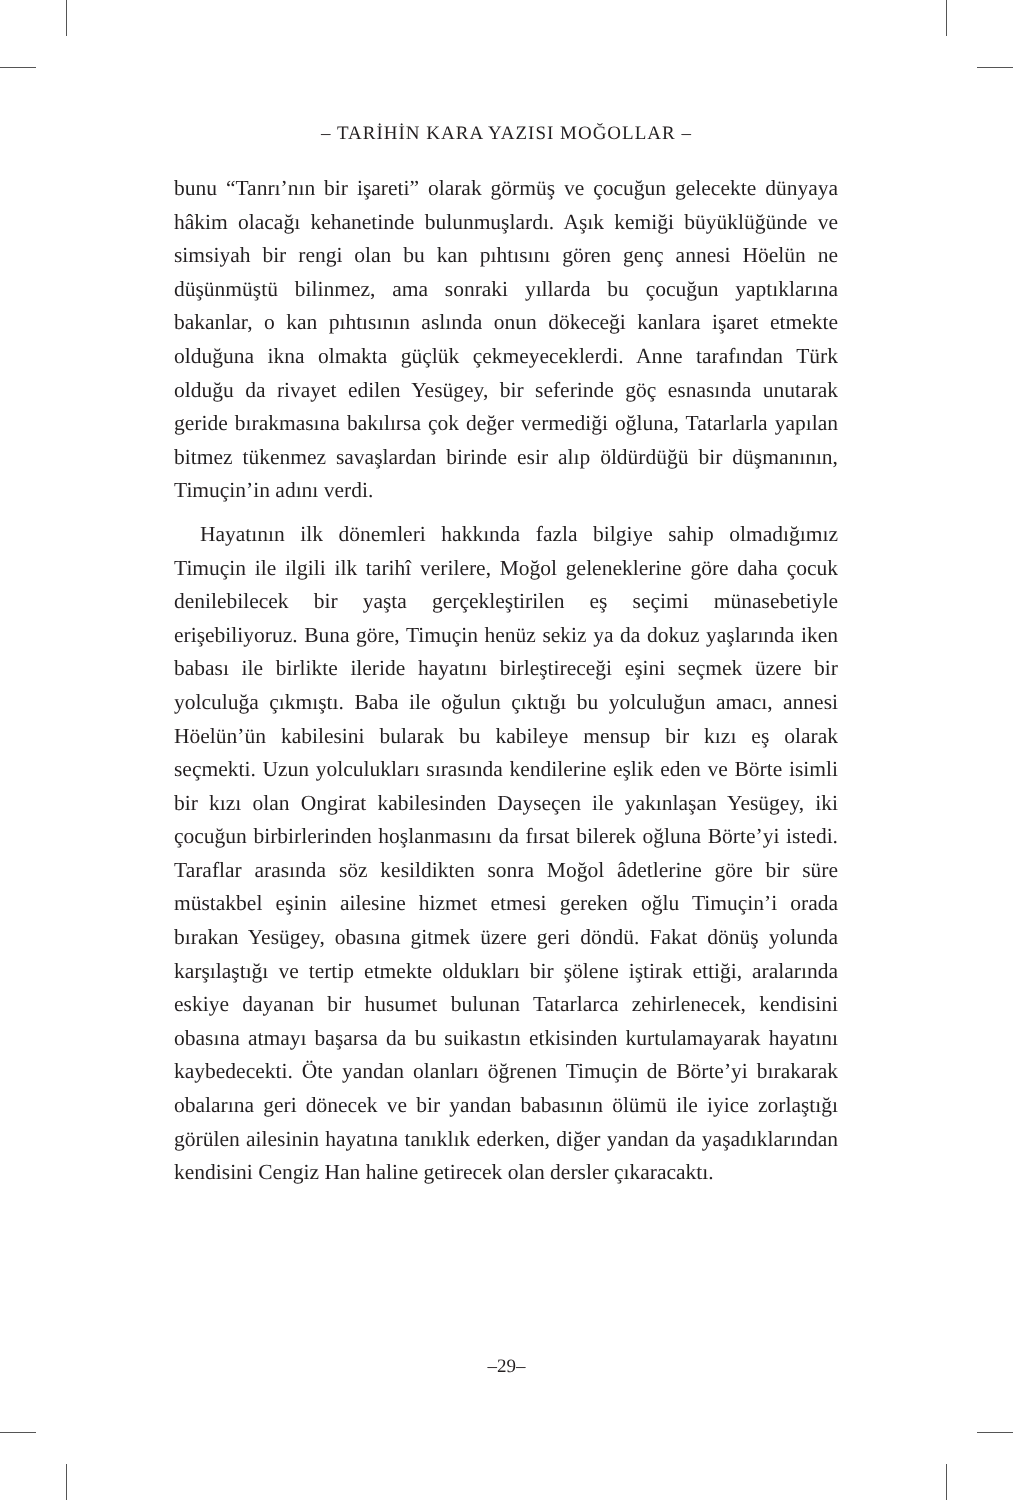– TARİHİN KARA YAZISI MOĞOLLAR –
bunu “Tanrı’nın bir işareti” olarak görmüş ve çocuğun gelecekte dünyaya hâkim olacağı kehanetinde bulunmuşlardı. Aşık kemiği büyüklüğünde ve simsiyah bir rengi olan bu kan pıhtısını gören genç annesi Höelün ne düşünmüştü bilinmez, ama sonraki yıllarda bu çocuğun yaptıklarına bakanlar, o kan pıhtısının aslında onun dökeceği kanlara işaret etmekte olduğuna ikna olmakta güçlük çekmeyeceklerdi. Anne tarafından Türk olduğu da rivayet edilen Yesügey, bir seferinde göç esnasında unutarak geride bırakmasına bakılırsa çok değer vermediği oğluna, Tatarlarla yapılan bitmez tükenmez savaşlardan birinde esir alıp öldürdüğü bir düşmanının, Timuçin’in adını verdi.
Hayatının ilk dönemleri hakkında fazla bilgiye sahip olmadığımız Timuçin ile ilgili ilk tarihî verilere, Moğol geleneklerine göre daha çocuk denilebilecek bir yaşta gerçekleştirilen eş seçimi münasebetiyle erişebiliyoruz. Buna göre, Timuçin henüz sekiz ya da dokuz yaşlarında iken babası ile birlikte ileride hayatını birleştireceği eşini seçmek üzere bir yolculuğa çıkmıştı. Baba ile oğulun çıktığı bu yolculuğun amacı, annesi Höelün’ün kabilesini bularak bu kabileye mensup bir kızı eş olarak seçmekti. Uzun yolculukları sırasında kendilerine eşlik eden ve Börte isimli bir kızı olan Ongirat kabilesinden Dayseçen ile yakınlaşan Yesügey, iki çocuğun birbirlerinden hoşlanmasını da fırsat bilerek oğluna Börte’yi istedi. Taraflar arasında söz kesildikten sonra Moğol âdetlerine göre bir süre müstakbel eşinin ailesine hizmet etmesi gereken oğlu Timuçin’i orada bırakan Yesügey, obasına gitmek üzere geri döndü. Fakat dönüş yolunda karşılaştığı ve tertip etmekte oldukları bir şölene iştirak ettiği, aralarında eskiye dayanan bir husumet bulunan Tatarlarca zehirlenecek, kendisini obasına atmayı başarsa da bu suikastın etkisinden kurtulamayarak hayatını kaybedecekti. Öte yandan olanları öğrenen Timuçin de Börte’yi bırakarak obalarına geri dönecek ve bir yandan babasının ölümü ile iyice zorlaştığı görülen ailesinin hayatına tanıklık ederken, diğer yandan da yaşadıklarından kendisini Cengiz Han haline getirecek olan dersler çıkaracaktı.
–29–